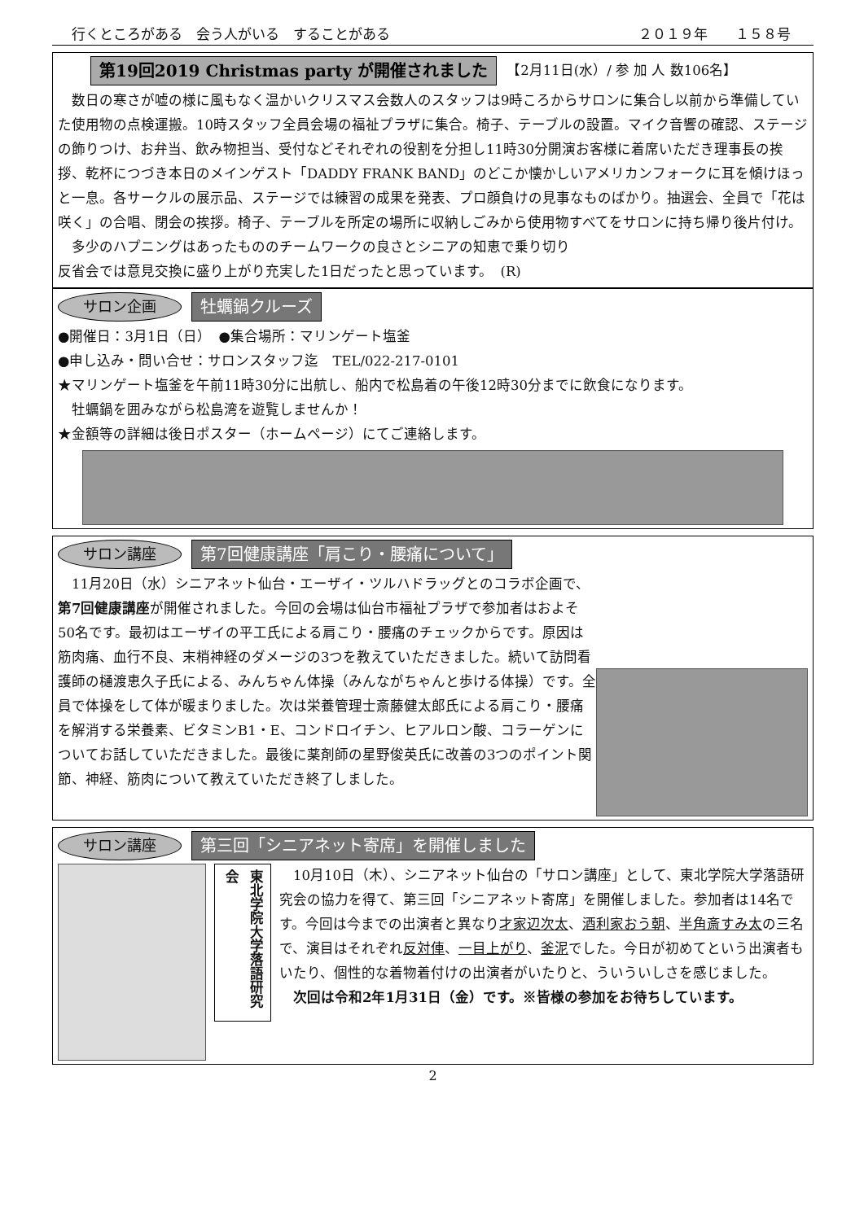行くところがある　会う人がいる　することがある ２０１９年　　１５８号
第19回2019 Christmas party が開催されました 【2月11日(水）/ 参 加 人 数106名】
　数日の寒さが嘘の様に風もなく温かいクリスマス会数人のスタッフは9時ころからサロンに集合し以前から準備していた使用物の点検運搬。10時スタッフ全員会場の福祉プラザに集合。椅子、テーブルの設置。マイク音響の確認、ステージの飾りつけ、お弁当、飲み物担当、受付などそれぞれの役割を分担し11時30分開演お客様に着席いただき理事長の挨拶、乾杯につづき本日のメインゲスト「DADDY FRANK BAND」のどこか懐かしいアメリカンフォークに耳を傾けほっと一息。各サークルの展示品、ステージでは練習の成果を発表、プロ顔負けの見事なものばかり。抽選会、全員で「花は咲く」の合唱、閉会の挨拶。椅子、テーブルを所定の場所に収納しごみから使用物すべてをサロンに持ち帰り後片付け。
　多少のハプニングはあったもののチームワークの良さとシニアの知恵で乗り切り反省会では意見交換に盛り上がり充実した1日だったと思っています。　(R)
サロン企画 牡蠣鍋クルーズ
●開催日：3月1日（日）　●集合場所：マリンゲート塩釜
●申し込み・問い合せ：サロンスタッフ迄　TEL/022-217-0101
★マリンゲート塩釜を午前11時30分に出航し、船内で松島着の午後12時30分までに飲食になります。
　牡蠣鍋を囲みながら松島湾を遊覧しませんか！
★金額等の詳細は後日ポスター（ホームページ）にてご連絡します。
サロン講座 第7回健康講座「肩こり・腰痛について」
　11月20日（水）シニアネット仙台・エーザイ・ツルハドラッグとのコラボ企画で、第7回健康講座が開催されました。今回の会場は仙台市福祉プラザで参加者はおよそ50名です。最初はエーザイの平工氏による肩こり・腰痛のチェックからです。原因は筋肉痛、血行不良、末梢神経のダメージの3つを教えていただきました。続いて訪問看護師の樋渡恵久子氏による、みんちゃん体操（みんながちゃんと歩ける体操）です。全員で体操をして体が暖まりました。次は栄養管理士斎藤健太郎氏による肩こり・腰痛を解消する栄養素、ビタミンB1・E、コンドロイチン、ヒアルロン酸、コラーゲンについてお話していただきました。最後に薬剤師の星野俊英氏に改善の3つのポイント関節、神経、筋肉について教えていただき終了しました。
サロン講座 第三回「シニアネット寄席」を開催しました
東北学院大学落語研究会
　10月10日（木）、シニアネット仙台の「サロン講座」として、東北学院大学落語研究会の協力を得て、第三回「シニアネット寄席」を開催しました。参加者は14名です。今回は今までの出演者と異なり才家辺次太、酒利家おう朝、半角斎すみ太の三名で、演目はそれぞれ反対俥、一目上がり、釜泥でした。今日が初めてという出演者もいたり、個性的な着物着付けの出演者がいたりと、ういういしさを感じました。
　次回は令和2年1月31日（金）です。※皆様の参加をお待ちしています。
2